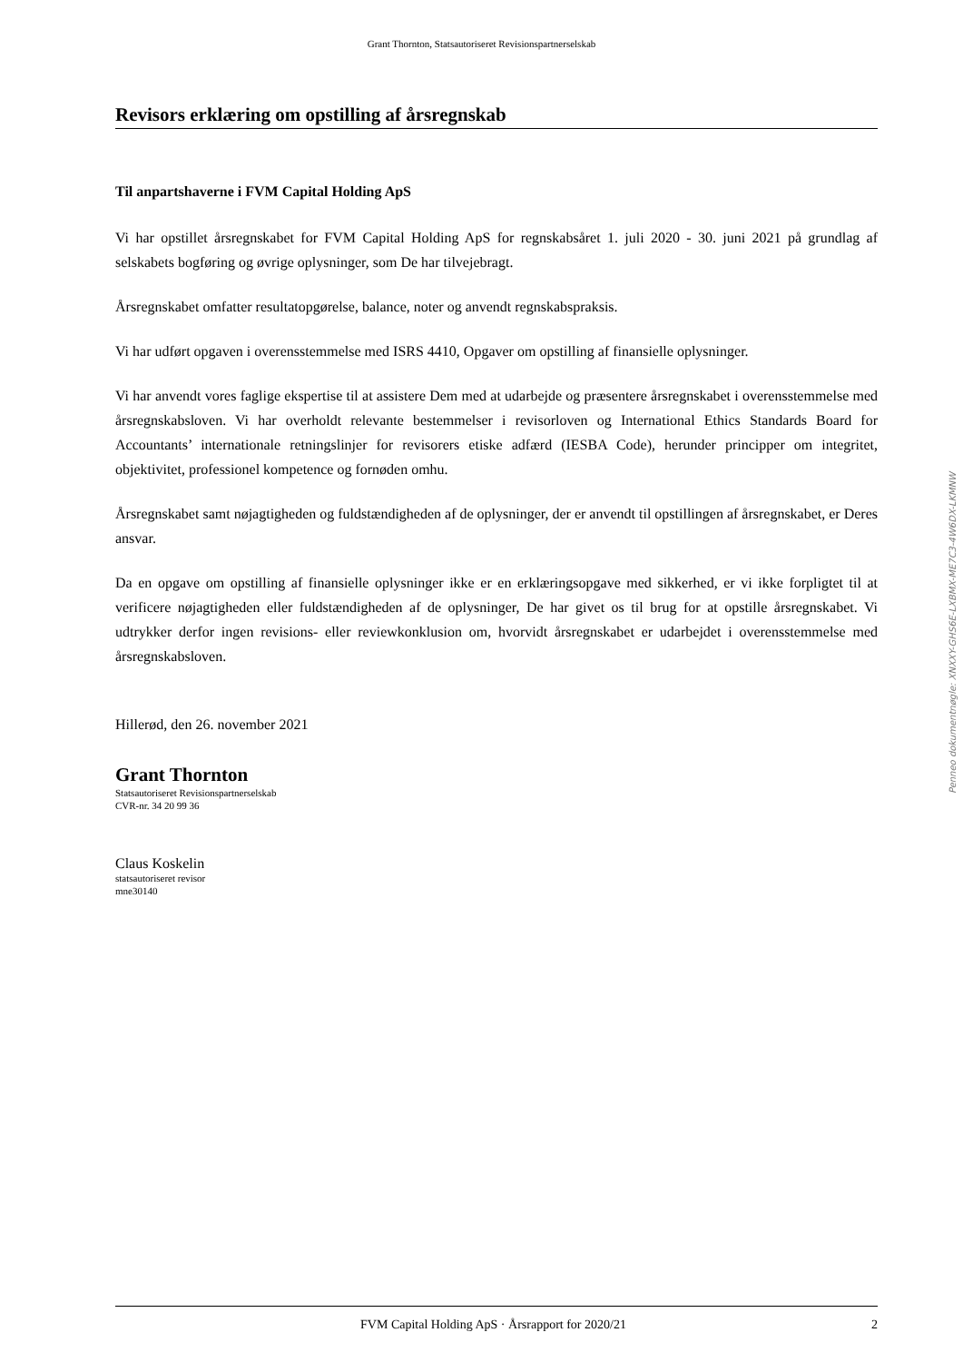Grant Thornton, Statsautoriseret Revisionspartnerselskab
Revisors erklæring om opstilling af årsregnskab
Til anpartshaverne i FVM Capital Holding ApS
Vi har opstillet årsregnskabet for FVM Capital Holding ApS for regnskabsåret 1. juli 2020 - 30. juni 2021 på grundlag af selskabets bogføring og øvrige oplysninger, som De har tilvejebragt.
Årsregnskabet omfatter resultatopgørelse, balance, noter og anvendt regnskabspraksis.
Vi har udført opgaven i overensstemmelse med ISRS 4410, Opgaver om opstilling af finansielle oplysninger.
Vi har anvendt vores faglige ekspertise til at assistere Dem med at udarbejde og præsentere årsregnskabet i overensstemmelse med årsregnskabsloven. Vi har overholdt relevante bestemmelser i revisorloven og International Ethics Standards Board for Accountants’ internationale retningslinjer for revisorers etiske adfærd (IESBA Code), herunder principper om integritet, objektivitet, professionel kompetence og fornøden omhu.
Årsregnskabet samt nøjagtigheden og fuldstændigheden af de oplysninger, der er anvendt til opstillingen af årsregnskabet, er Deres ansvar.
Da en opgave om opstilling af finansielle oplysninger ikke er en erklæringsopgave med sikkerhed, er vi ikke forpligtet til at verificere nøjagtigheden eller fuldstændigheden af de oplysninger, De har givet os til brug for at opstille årsregnskabet. Vi udtrykker derfor ingen revisions- eller reviewkonklusion om, hvorvidt årsregnskabet er udarbejdet i overensstemmelse med årsregnskabsloven.
Hillerød, den 26. november 2021
Grant Thornton
Statsautoriseret Revisionspartnerselskab
CVR-nr. 34 20 99 36
Claus Koskelin
statsautoriseret revisor
mne30140
Penneo dokumentnøgle: XNXXY-GHS6E-LXBMX-ME7C3-4W6DX-LKMNW
FVM Capital Holding ApS · Årsrapport for 2020/21 2